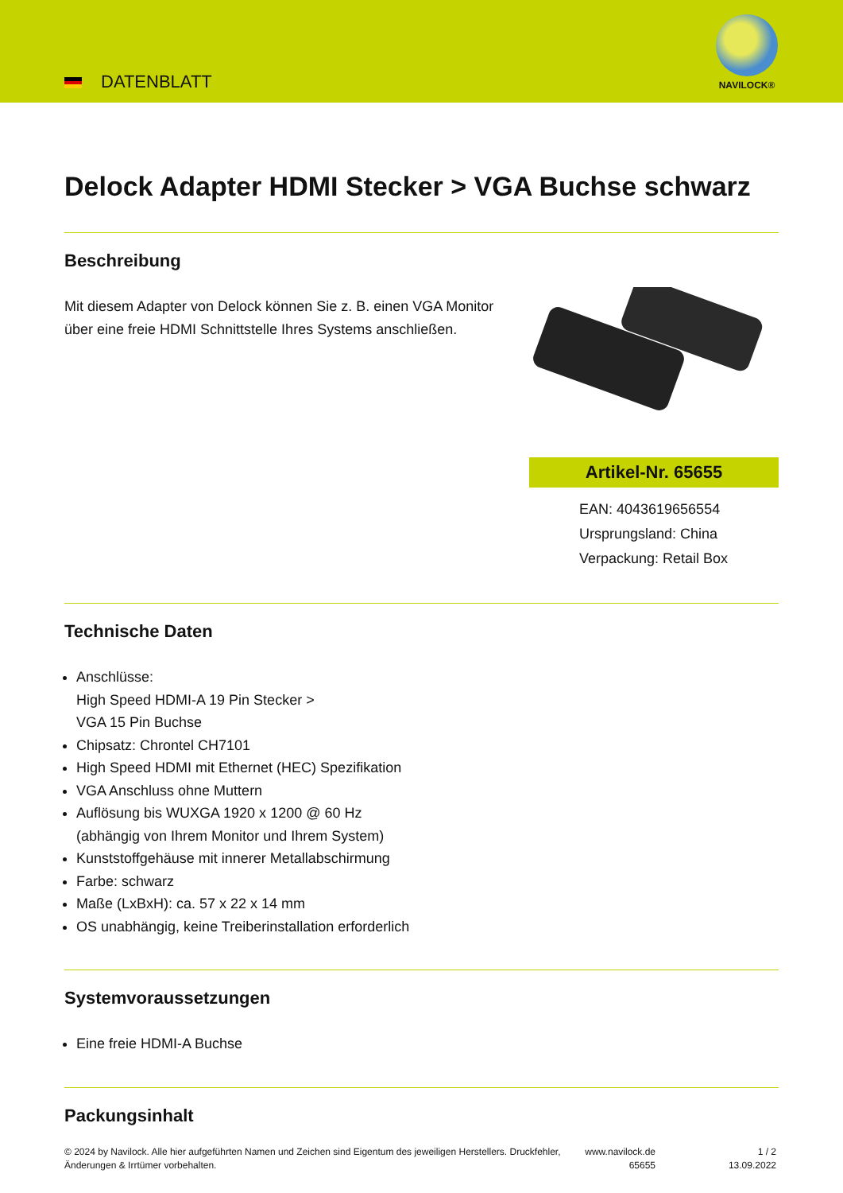DATENBLATT
NAVILOCK®
Delock Adapter HDMI Stecker > VGA Buchse schwarz
Beschreibung
Mit diesem Adapter von Delock können Sie z. B. einen VGA Monitor über eine freie HDMI Schnittstelle Ihres Systems anschließen.
Artikel-Nr. 65655
EAN: 4043619656554
Ursprungsland: China
Verpackung: Retail Box
Technische Daten
Anschlüsse:
High Speed HDMI-A 19 Pin Stecker >
VGA 15 Pin Buchse
Chipsatz: Chrontel CH7101
High Speed HDMI mit Ethernet (HEC) Spezifikation
VGA Anschluss ohne Muttern
Auflösung bis WUXGA 1920 x 1200 @ 60 Hz
(abhängig von Ihrem Monitor und Ihrem System)
Kunststoffgehäuse mit innerer Metallabschirmung
Farbe: schwarz
Maße (LxBxH): ca. 57 x 22 x 14 mm
OS unabhängig, keine Treiberinstallation erforderlich
Systemvoraussetzungen
Eine freie HDMI-A Buchse
Packungsinhalt
© 2024 by Navilock. Alle hier aufgeführten Namen und Zeichen sind Eigentum des jeweiligen Herstellers. Druckfehler, Änderungen & Irrtümer vorbehalten.
www.navilock.de
65655
1 / 2
13.09.2022